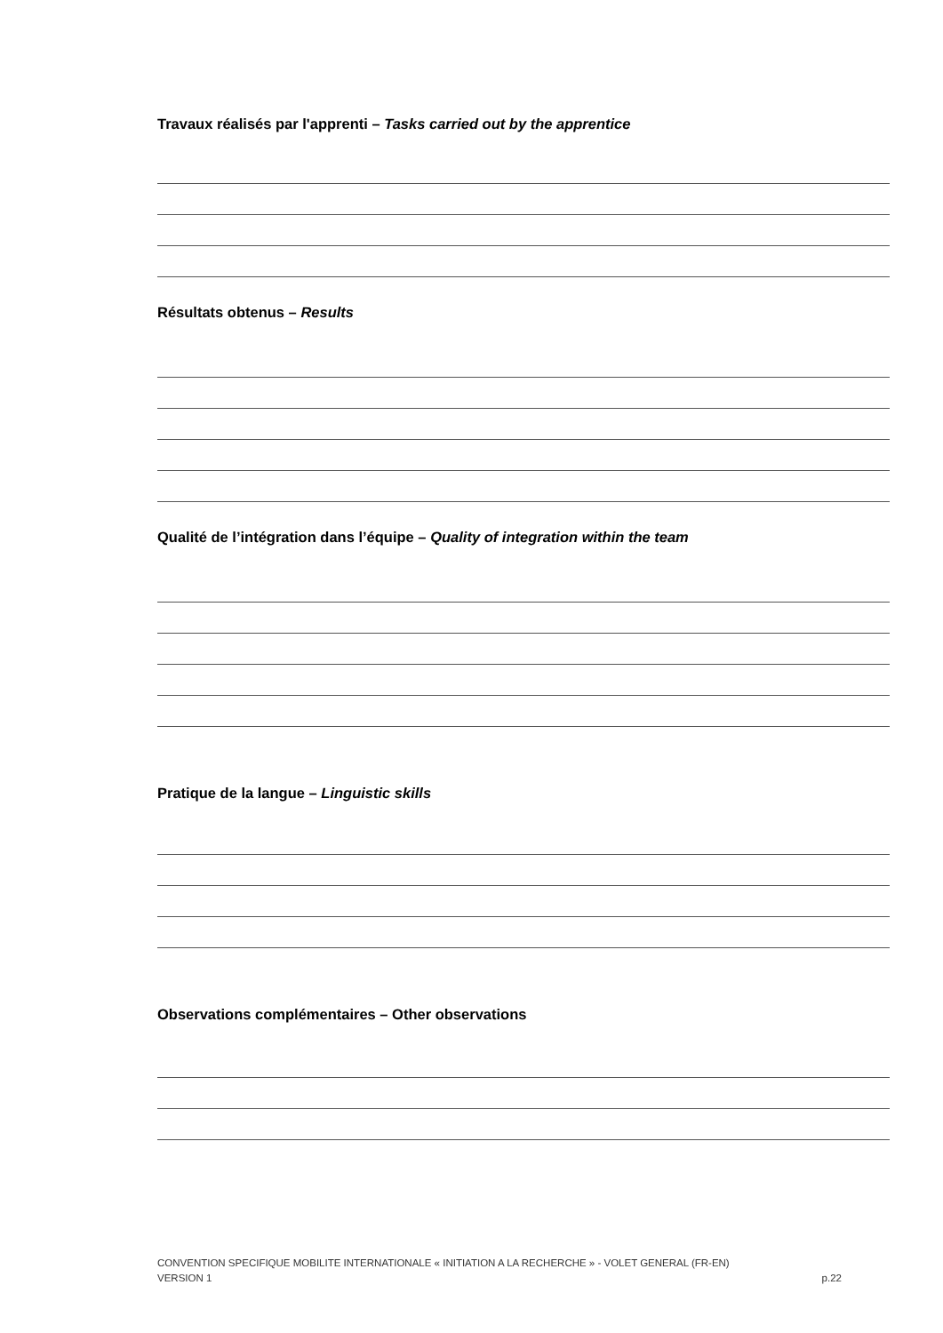Travaux réalisés par l'apprenti – Tasks carried out by the apprentice
Résultats obtenus – Results
Qualité de l’intégration dans l’équipe – Quality of integration within the team
Pratique de la langue – Linguistic skills
Observations complémentaires – Other observations
CONVENTION SPECIFIQUE MOBILITE INTERNATIONALE « INITIATION A LA RECHERCHE » - VOLET GENERAL (FR-EN)
VERSION 1 p.22